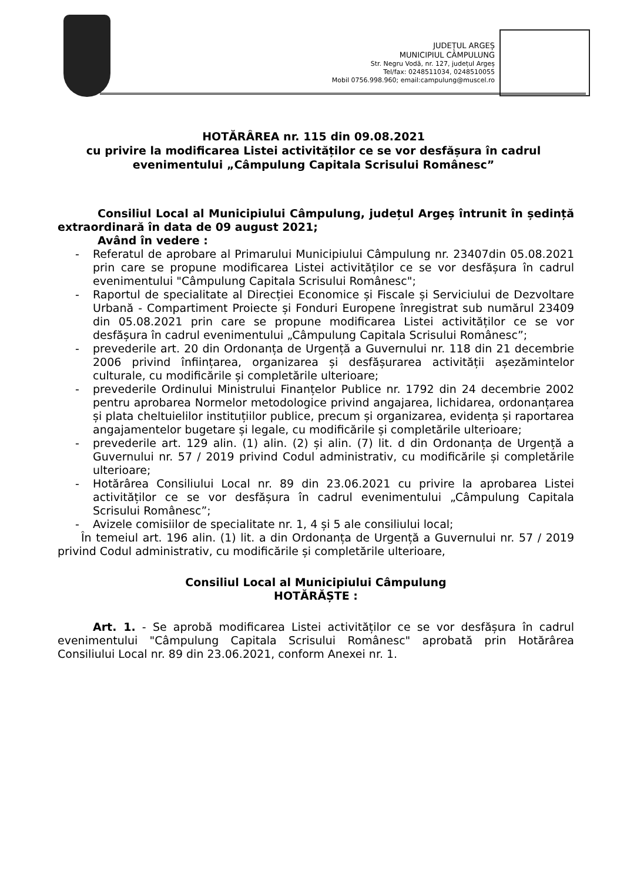JUDEȚUL ARGEȘ
MUNICIPIUL CÂMPULUNG
Str. Negru Vodă, nr. 127, județul Argeș
Tel/fax: 0248511034, 0248510055
Mobil 0756.998.960; email:campulung@muscel.ro
HOTĂRÂREA nr. 115 din 09.08.2021
cu privire la modificarea Listei activităților ce se vor desfășura în cadrul
evenimentului „Câmpulung Capitala Scrisului Românesc”
Consiliul Local al Municipiului Câmpulung, județul Argeș întrunit în ședință extraordinară în data de 09 august 2021;
Având în vedere :
- Referatul de aprobare al Primarului Municipiului Câmpulung nr. 23407din 05.08.2021 prin care se propune modificarea Listei activităților ce se vor desfășura în cadrul evenimentului "Câmpulung Capitala Scrisului Românesc";
- Raportul de specialitate al Direcției Economice și Fiscale și Serviciului de Dezvoltare Urbană - Compartiment Proiecte și Fonduri Europene înregistrat sub numărul 23409 din 05.08.2021 prin care se propune modificarea Listei activităților ce se vor desfășura în cadrul evenimentului „Câmpulung Capitala Scrisului Românesc”;
- prevederile art. 20 din Ordonanța de Urgență a Guvernului nr. 118 din 21 decembrie 2006 privind înființarea, organizarea și desfășurarea activității așezămintelor culturale, cu modificările și completările ulterioare;
- prevederile Ordinului Ministrului Finanțelor Publice nr. 1792 din 24 decembrie 2002 pentru aprobarea Normelor metodologice privind angajarea, lichidarea, ordonanțarea și plata cheltuielilor instituțiilor publice, precum și organizarea, evidența și raportarea angajamentelor bugetare și legale, cu modificările și completările ulterioare;
- prevederile art. 129 alin. (1) alin. (2) și alin. (7) lit. d din Ordonanța de Urgență a Guvernului nr. 57 / 2019 privind Codul administrativ, cu modificările și completările ulterioare;
- Hotărârea Consiliului Local nr. 89 din 23.06.2021 cu privire la aprobarea Listei activităților ce se vor desfășura în cadrul evenimentului „Câmpulung Capitala Scrisului Românesc”;
- Avizele comisiilor de specialitate nr. 1, 4 și 5 ale consiliului local;
În temeiul art. 196 alin. (1) lit. a din Ordonanța de Urgență a Guvernului nr. 57 / 2019 privind Codul administrativ, cu modificările și completările ulterioare,
Consiliul Local al Municipiului Câmpulung
HOTĂRĂȘTE :
Art. 1. - Se aprobă modificarea Listei activităților ce se vor desfășura în cadrul evenimentului "Câmpulung Capitala Scrisului Românesc" aprobată prin Hotărârea Consiliului Local nr. 89 din 23.06.2021, conform Anexei nr. 1.